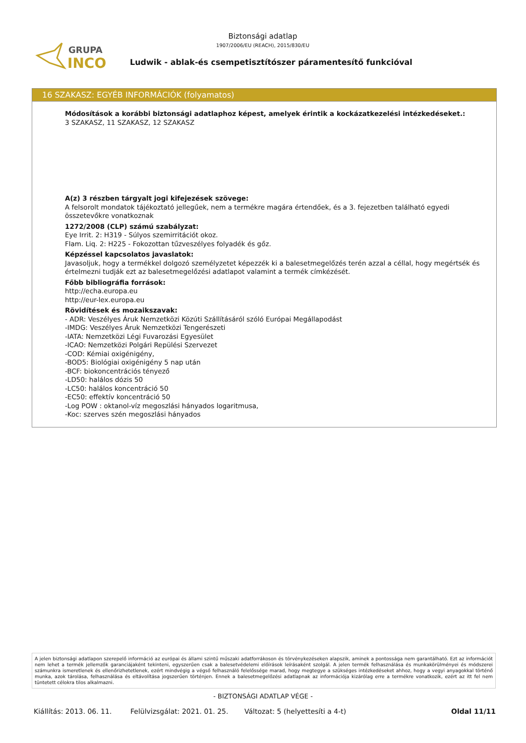GRUPA
INCO
Biztonsági adatlap
1907/2006/EU (REACH), 2015/830/EU
Ludwik - ablak-és csempetisztítószer páramentesítő funkcióval
16 SZAKASZ: EGYÉB INFORMÁCIÓK (folyamatos)
Módosítások a korábbi biztonsági adatlaphoz képest, amelyek érintik a kockázatkezelési intézkedéseket.:
3 SZAKASZ, 11 SZAKASZ, 12 SZAKASZ
A(z) 3 részben tárgyalt jogi kifejezések szövege:
A felsorolt mondatok tájékoztató jellegűek, nem a termékre magára értendőek, és a 3. fejezetben található egyedi összetevőkre vonatkoznak
1272/2008 (CLP) számú szabályzat:
Eye Irrit. 2: H319 - Súlyos szemirritációt okoz.
Flam. Liq. 2: H225 - Fokozottan tűzveszélyes folyadék és gőz.
Képzéssel kapcsolatos javaslatok:
Javasoljuk, hogy a termékkel dolgozó személyzetet képezzék ki a balesetmegelőzés terén azzal a céllal, hogy megértsék és értelmezni tudják ezt az balesetmegelőzési adatlapot valamint a termék címkézését.
Főbb bibliográfia források:
http://echa.europa.eu
http://eur-lex.europa.eu
Rövidítések és mozaikszavak:
- ADR: Veszélyes Áruk Nemzetközi Közúti Szállításáról szóló Európai Megállapodást
-IMDG: Veszélyes Áruk Nemzetközi Tengerészeti
-IATA: Nemzetközi Légi Fuvarozási Egyesület
-ICAO: Nemzetközi Polgári Repülési Szervezet
-COD: Kémiai oxigénigény,
-BOD5: Biológiai oxigénigény 5 nap után
-BCF: biokoncentrációs tényező
-LD50: halálos dózis 50
-LC50: halálos koncentráció 50
-EC50: effektív koncentráció 50
-Log POW : oktanol-víz megoszlási hányados logaritmusa,
-Koc: szerves szén megoszlási hányados
A jelen biztonsági adatlapon szerepelő információ az európai és állami szintű műszaki adatforrákoson és törvénykezéseken alapszik, aminek a pontossága nem garantálható. Ezt az információt nem lehet a termék jellemzők garanciájaként tekinteni, egyszerűen csak a balesetvédelemi előírások leírásaként szolgál. A jelen termék felhasználása és munkakörülményei és módszerei számunkra ismeretlenek és ellenőrizhetetlenek, ezért mindvégig a végső felhasználó felelőssége marad, hogy megtegye a szükséges intézkedéseket ahhoz, hogy a vegyi anyagokkal történő munka, azok tárolása, felhasználása és eltávolítása jogszerűen történjen. Ennek a balesetmegelőzési adatlapnak az információja kizárólag erre a termékre vonatkozik, ezért az itt fel nem tüntetett célokra tilos alkalmazni.
- BIZTONSÁGI ADATLAP VÉGE -
Kiállítás: 2013. 06. 11. Felülvizsgálat: 2021. 01. 25. Változat: 5 (helyettesíti a 4-t) Oldal 11/11